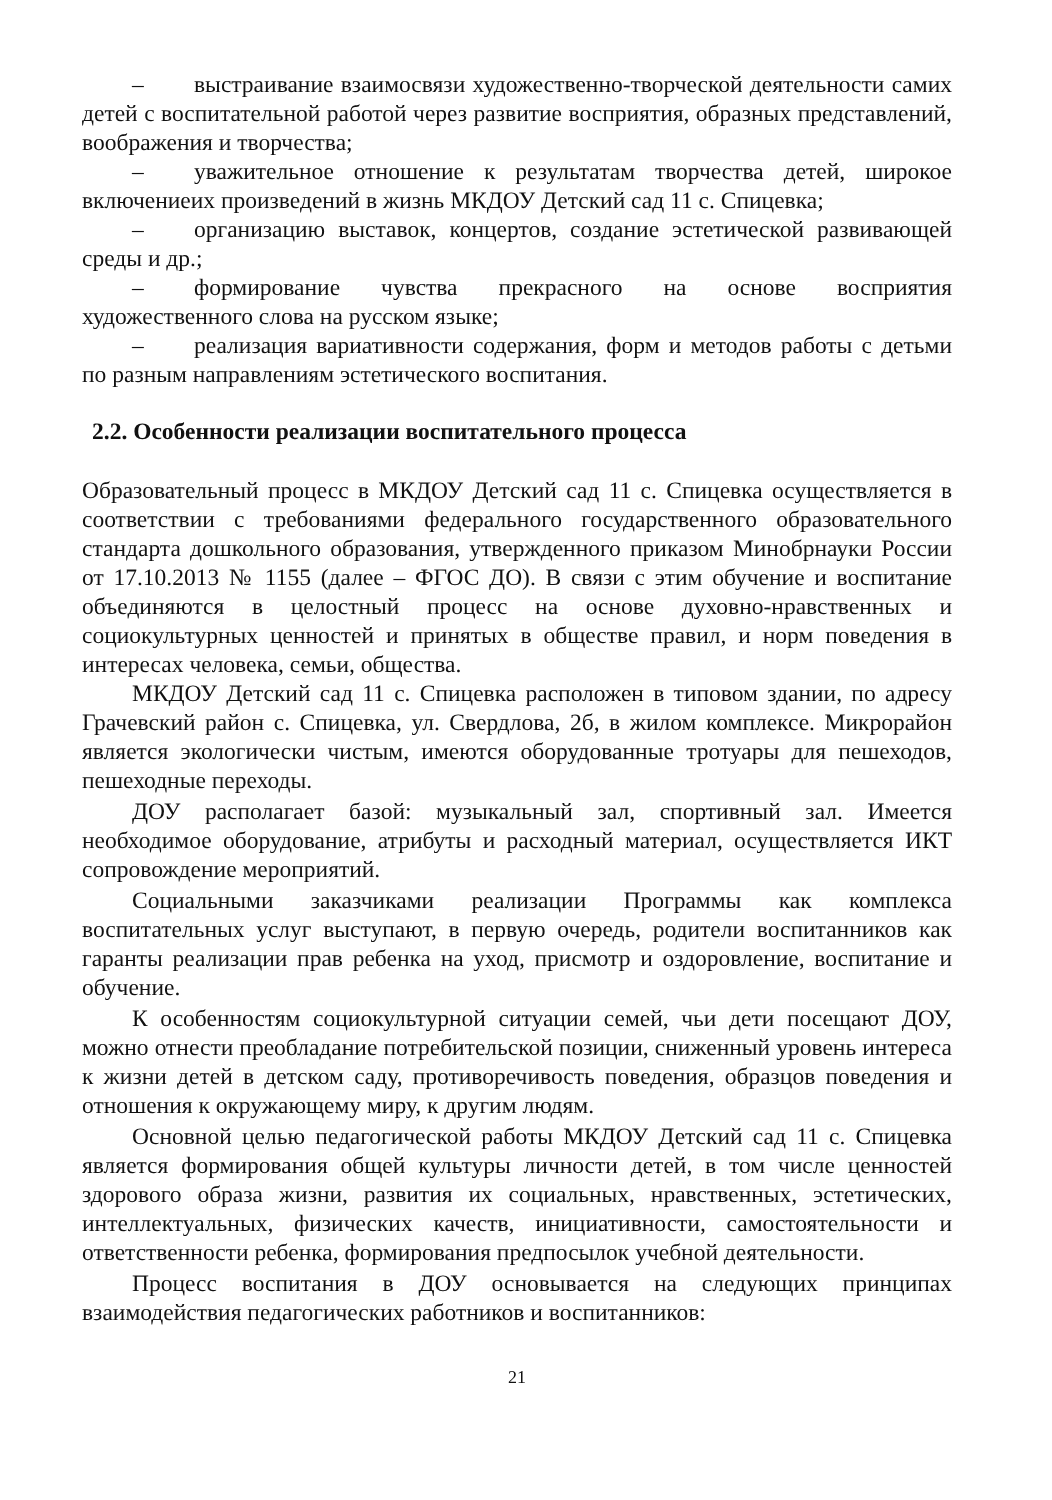– выстраивание взаимосвязи художественно-творческой деятельности самих детей с воспитательной работой через развитие восприятия, образных представлений, воображения и творчества;
– уважительное отношение к результатам творчества детей, широкое включениеих произведений в жизнь МКДОУ Детский сад 11 с. Спицевка;
– организацию выставок, концертов, создание эстетической развивающей среды и др.;
– формирование чувства прекрасного на основе восприятия художественного слова на русском языке;
– реализация вариативности содержания, форм и методов работы с детьми по разным направлениям эстетического воспитания.
2.2. Особенности реализации воспитательного процесса
Образовательный процесс в МКДОУ Детский сад 11 с. Спицевка осуществляется в соответствии с требованиями федерального государственного образовательного стандарта дошкольного образования, утвержденного приказом Минобрнауки России от 17.10.2013 № 1155 (далее – ФГОС ДО). В связи с этим обучение и воспитание объединяются в целостный процесс на основе духовно-нравственных и социокультурных ценностей и принятых в обществе правил, и норм поведения в интересах человека, семьи, общества.
МКДОУ Детский сад 11 с. Спицевка расположен в типовом здании, по адресу Грачевский район с. Спицевка, ул. Свердлова, 2б, в жилом комплексе. Микрорайон является экологически чистым, имеются оборудованные тротуары для пешеходов, пешеходные переходы.
ДОУ располагает базой: музыкальный зал, спортивный зал. Имеется необходимое оборудование, атрибуты и расходный материал, осуществляется ИКТ сопровождение мероприятий.
Социальными заказчиками реализации Программы как комплекса воспитательных услуг выступают, в первую очередь, родители воспитанников как гаранты реализации прав ребенка на уход, присмотр и оздоровление, воспитание и обучение.
К особенностям социокультурной ситуации семей, чьи дети посещают ДОУ, можно отнести преобладание потребительской позиции, сниженный уровень интереса к жизни детей в детском саду, противоречивость поведения, образцов поведения и отношения к окружающему миру, к другим людям.
Основной целью педагогической работы МКДОУ Детский сад 11 с. Спицевка является формирования общей культуры личности детей, в том числе ценностей здорового образа жизни, развития их социальных, нравственных, эстетических, интеллектуальных, физических качеств, инициативности, самостоятельности и ответственности ребенка, формирования предпосылок учебной деятельности.
Процесс воспитания в ДОУ основывается на следующих принципах взаимодействия педагогических работников и воспитанников:
21